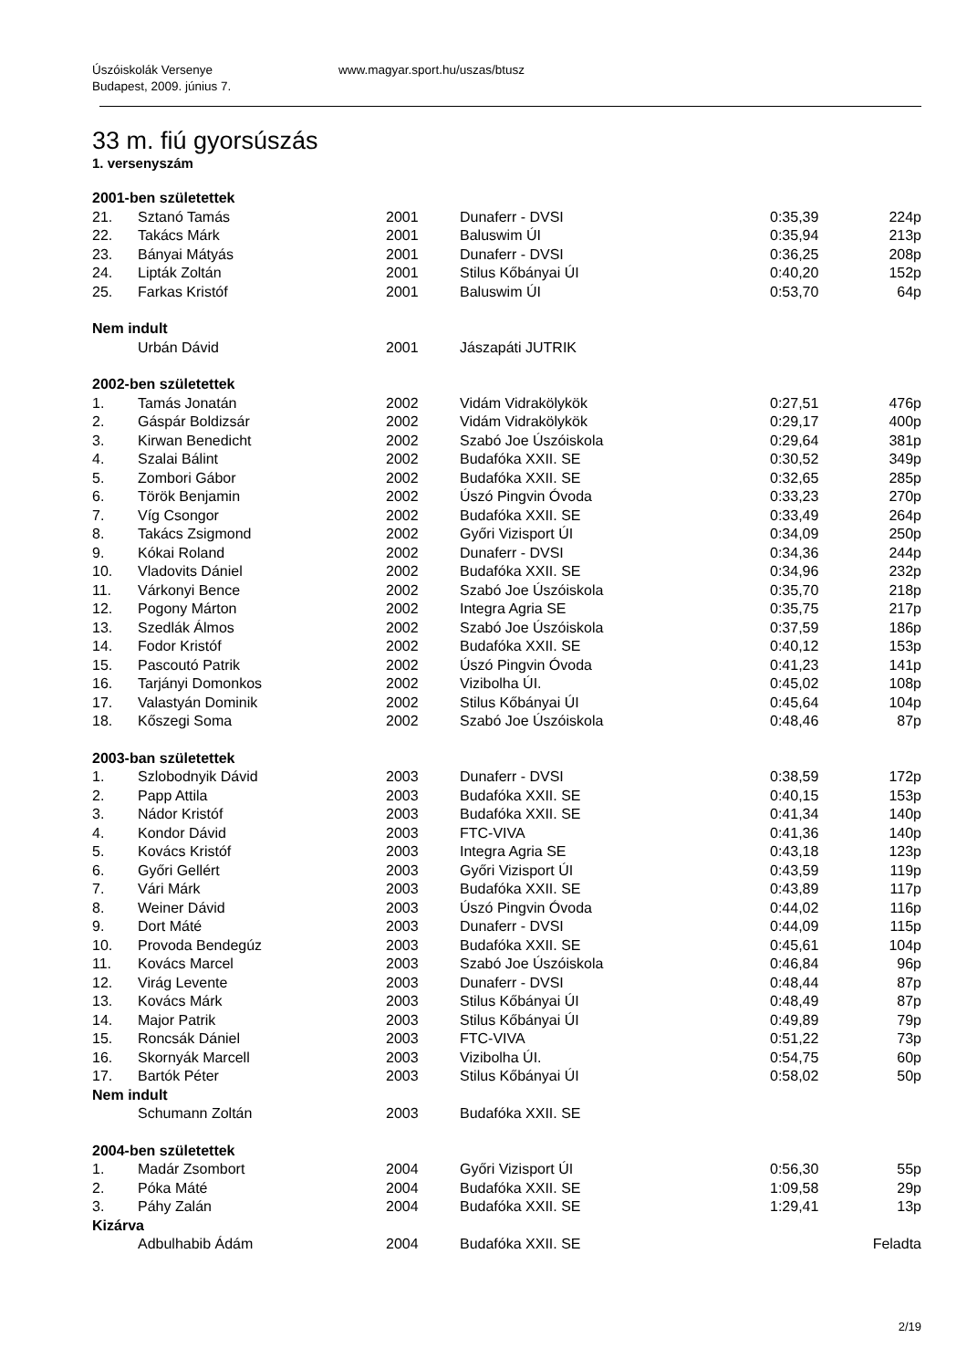Úszóiskolák Versenye
Budapest, 2009. június 7.
www.magyar.sport.hu/uszas/btusz
33 m. fiú gyorsúszás
1. versenyszám
| 2001-ben születettek | | | | | |
| 21. | Sztanó Tamás | 2001 | Dunaferr - DVSI | 0:35,39 | 224p |
| 22. | Takács Márk | 2001 | Baluswim ÚI | 0:35,94 | 213p |
| 23. | Bányai Mátyás | 2001 | Dunaferr - DVSI | 0:36,25 | 208p |
| 24. | Lipták Zoltán | 2001 | Stilus Kőbányai ÚI | 0:40,20 | 152p |
| 25. | Farkas Kristóf | 2001 | Baluswim ÚI | 0:53,70 | 64p |
| Nem indult | | | | | |
| | Urbán Dávid | 2001 | Jászapáti JUTRIK | | |
| 2002-ben születettek | | | | | |
| 1. | Tamás Jonatán | 2002 | Vidám Vidrakölykök | 0:27,51 | 476p |
| 2. | Gáspár Boldizsár | 2002 | Vidám Vidrakölykök | 0:29,17 | 400p |
| 3. | Kirwan Benedicht | 2002 | Szabó Joe Úszóiskola | 0:29,64 | 381p |
| 4. | Szalai Bálint | 2002 | Budafóka XXII. SE | 0:30,52 | 349p |
| 5. | Zombori Gábor | 2002 | Budafóka XXII. SE | 0:32,65 | 285p |
| 6. | Török Benjamin | 2002 | Úszó Pingvin Óvoda | 0:33,23 | 270p |
| 7. | Víg Csongor | 2002 | Budafóka XXII. SE | 0:33,49 | 264p |
| 8. | Takács Zsigmond | 2002 | Győri Vizisport ÚI | 0:34,09 | 250p |
| 9. | Kókai Roland | 2002 | Dunaferr - DVSI | 0:34,36 | 244p |
| 10. | Vladovits Dániel | 2002 | Budafóka XXII. SE | 0:34,96 | 232p |
| 11. | Várkonyi Bence | 2002 | Szabó Joe Úszóiskola | 0:35,70 | 218p |
| 12. | Pogony Márton | 2002 | Integra Agria SE | 0:35,75 | 217p |
| 13. | Szedlák Álmos | 2002 | Szabó Joe Úszóiskola | 0:37,59 | 186p |
| 14. | Fodor Kristóf | 2002 | Budafóka XXII. SE | 0:40,12 | 153p |
| 15. | Pascoutó Patrik | 2002 | Úszó Pingvin Óvoda | 0:41,23 | 141p |
| 16. | Tarjányi Domonkos | 2002 | Vizibolha ÚI. | 0:45,02 | 108p |
| 17. | Valastyán Dominik | 2002 | Stilus Kőbányai ÚI | 0:45,64 | 104p |
| 18. | Kőszegi Soma | 2002 | Szabó Joe Úszóiskola | 0:48,46 | 87p |
| 2003-ban születettek | | | | | |
| 1. | Szlobodnyik Dávid | 2003 | Dunaferr - DVSI | 0:38,59 | 172p |
| 2. | Papp Attila | 2003 | Budafóka XXII. SE | 0:40,15 | 153p |
| 3. | Nádor Kristóf | 2003 | Budafóka XXII. SE | 0:41,34 | 140p |
| 4. | Kondor Dávid | 2003 | FTC-VIVA | 0:41,36 | 140p |
| 5. | Kovács Kristóf | 2003 | Integra Agria SE | 0:43,18 | 123p |
| 6. | Győri Gellért | 2003 | Győri Vizisport ÚI | 0:43,59 | 119p |
| 7. | Vári Márk | 2003 | Budafóka XXII. SE | 0:43,89 | 117p |
| 8. | Weiner Dávid | 2003 | Úszó Pingvin Óvoda | 0:44,02 | 116p |
| 9. | Dort Máté | 2003 | Dunaferr - DVSI | 0:44,09 | 115p |
| 10. | Provoda Bendegúz | 2003 | Budafóka XXII. SE | 0:45,61 | 104p |
| 11. | Kovács Marcel | 2003 | Szabó Joe Úszóiskola | 0:46,84 | 96p |
| 12. | Virág Levente | 2003 | Dunaferr - DVSI | 0:48,44 | 87p |
| 13. | Kovács Márk | 2003 | Stilus Kőbányai ÚI | 0:48,49 | 87p |
| 14. | Major Patrik | 2003 | Stilus Kőbányai ÚI | 0:49,89 | 79p |
| 15. | Roncsák Dániel | 2003 | FTC-VIVA | 0:51,22 | 73p |
| 16. | Skornyák Marcell | 2003 | Vizibolha ÚI. | 0:54,75 | 60p |
| 17. | Bartók Péter | 2003 | Stilus Kőbányai ÚI | 0:58,02 | 50p |
| Nem indult | | | | | |
| | Schumann Zoltán | 2003 | Budafóka XXII. SE | | |
| 2004-ben születettek | | | | | |
| 1. | Madár Zsombort | 2004 | Győri Vizisport ÚI | 0:56,30 | 55p |
| 2. | Póka Máté | 2004 | Budafóka XXII. SE | 1:09,58 | 29p |
| 3. | Páhy Zalán | 2004 | Budafóka XXII. SE | 1:29,41 | 13p |
| Kizárva | | | | | |
| | Adbulhabib Ádám | 2004 | Budafóka XXII. SE | | Feladta |
2/19